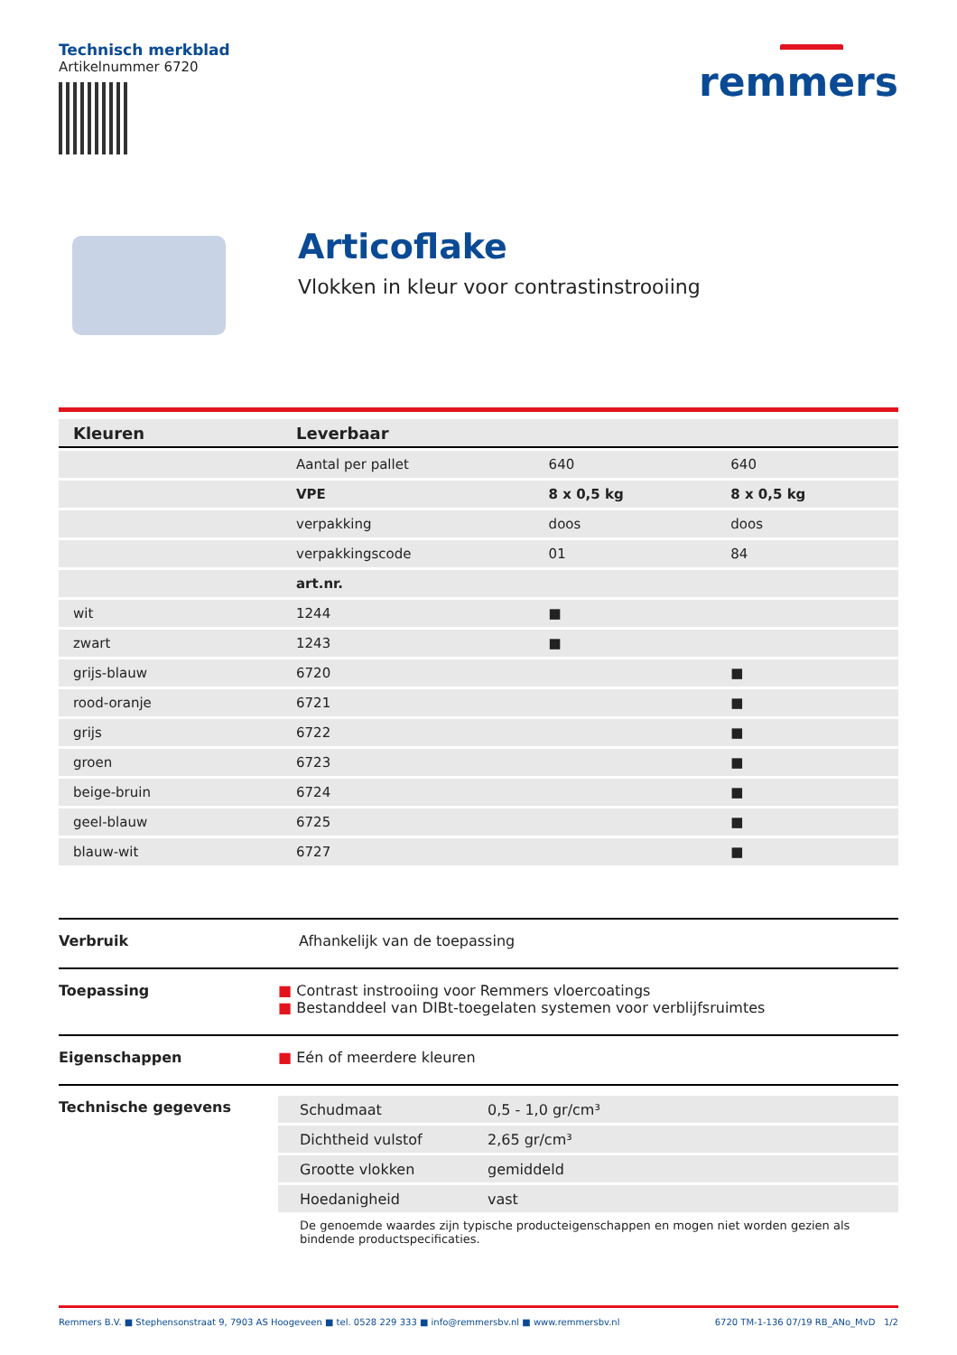Technisch merkblad
Artikelnummer 6720
remmers
Articoflake
Vlokken in kleur voor contrastinstrooiing
| Kleuren | Leverbaar | | |
| --- | --- | --- | --- |
| | Aantal per pallet | 640 | 640 |
| | VPE | 8 x 0,5 kg | 8 x 0,5 kg |
| | verpakking | doos | doos |
| | verpakkingscode | 01 | 84 |
| | art.nr. | | |
| wit | 1244 | ■ | |
| zwart | 1243 | ■ | |
| grijs-blauw | 6720 | | ■ |
| rood-oranje | 6721 | | ■ |
| grijs | 6722 | | ■ |
| groen | 6723 | | ■ |
| beige-bruin | 6724 | | ■ |
| geel-blauw | 6725 | | ■ |
| blauw-wit | 6727 | | ■ |
Verbruik Afhankelijk van de toepassing
Toepassing ■ Contrast instrooiing voor Remmers vloercoatings
■ Bestanddeel van DIBt-toegelaten systemen voor verblijfsruimtes
Eigenschappen ■ Eén of meerdere kleuren
Technische gegevens
| Schudmaat | 0,5 - 1,0 gr/cm³ |
| Dichtheid vulstof | 2,65 gr/cm³ |
| Grootte vlokken | gemiddeld |
| Hoedanigheid | vast |
De genoemde waardes zijn typische producteigenschappen en mogen niet worden gezien als bindende productspecificaties.
Remmers B.V. ■ Stephensonstraat 9, 7903 AS Hoogeveen ■ tel. 0528 229 333 ■ info@remmersbv.nl ■ www.remmersbv.nl 6720 TM-1-136 07/19 RB_ANo_MvD 1/2